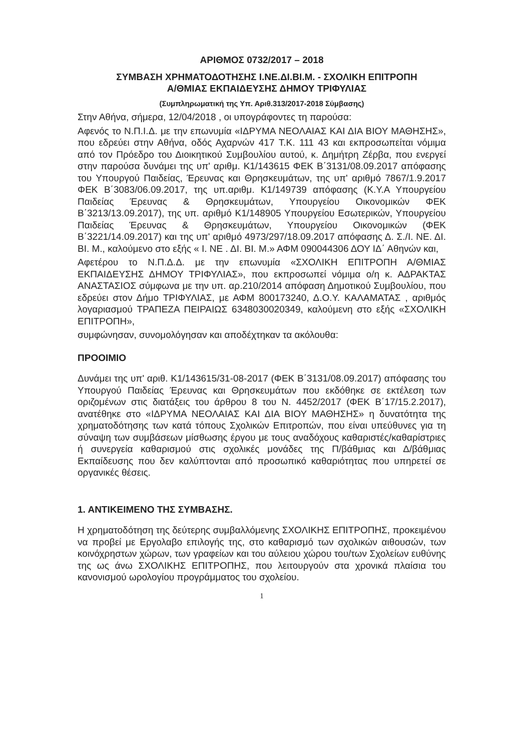ΑΡΙΘΜΟΣ 0732/2017 – 2018
ΣΥΜΒΑΣΗ ΧΡΗΜΑΤΟΔΟΤΗΣΗΣ Ι.ΝΕ.ΔΙ.ΒΙ.Μ. - ΣΧΟΛΙΚΗ ΕΠΙΤΡΟΠΗ
Α/ΘΜΙΑΣ ΕΚΠΑΙΔΕΥΣΗΣ ΔΗΜΟΥ ΤΡΙΦΥΛΙΑΣ
(Συμπληρωματική της Υπ. Αριθ.313/2017-2018 Σύμβασης)
Στην Αθήνα, σήμερα, 12/04/2018 , οι υπογράφοντες τη παρούσα:
Αφενός το Ν.Π.Ι.Δ. με την επωνυμία «ΙΔΡΥΜΑ ΝΕΟΛΑΙΑΣ ΚΑΙ ΔΙΑ ΒΙΟΥ ΜΑΘΗΣΗΣ», που εδρεύει στην Αθήνα, οδός Αχαρνών 417 Τ.Κ. 111 43 και εκπροσωπείται νόμιμα από τον Πρόεδρο του Διοικητικού Συμβουλίου αυτού, κ. Δημήτρη Ζέρβα, που ενεργεί στην παρούσα δυνάμει της υπ' αριθμ. Κ1/143615 ΦΕΚ Β΄3131/08.09.2017 απόφασης του Υπουργού Παιδείας, Έρευνας και Θρησκευμάτων, της υπ' αριθμό 7867/1.9.2017 ΦΕΚ Β΄3083/06.09.2017, της υπ.αριθμ. Κ1/149739 απόφασης (Κ.Υ.Α Υπουργείου Παιδείας Έρευνας & Θρησκευμάτων, Υπουργείου Οικονομικών ΦΕΚ Β΄3213/13.09.2017), της υπ. αριθμό Κ1/148905 Υπουργείου Εσωτερικών, Υπουργείου Παιδείας Έρευνας & Θρησκευμάτων, Υπουργείου Οικονομικών (ΦΕΚ Β΄3221/14.09.2017) και της υπ' αριθμό 4973/297/18.09.2017 απόφασης Δ. Σ./Ι. ΝΕ. ΔΙ. ΒΙ. Μ., καλούμενο στο εξής « Ι. ΝΕ . ΔΙ. ΒΙ. Μ.» ΑΦΜ 090044306 ΔΟΥ ΙΔ΄ Αθηνών και,
Αφετέρου το Ν.Π.Δ.Δ. με την επωνυμία «ΣΧΟΛΙΚΗ ΕΠΙΤΡΟΠΗ Α/ΘΜΙΑΣ ΕΚΠΑΙΔΕΥΣΗΣ ΔΗΜΟΥ ΤΡΙΦΥΛΙΑΣ», που εκπροσωπεί νόμιμα ο/η κ. ΑΔΡΑΚΤΑΣ ΑΝΑΣΤΑΣΙΟΣ σύμφωνα με την υπ. αρ.210/2014 απόφαση Δημοτικού Συμβουλίου, που εδρεύει στον Δήμο ΤΡΙΦΥΛΙΑΣ, με ΑΦΜ 800173240, Δ.Ο.Υ. ΚΑΛΑΜΑΤΑΣ , αριθμός λογαριασμού ΤΡΑΠΕΖΑ ΠΕΙΡΑΙΩΣ 6348030020349, καλούμενη στο εξής «ΣΧΟΛΙΚΗ ΕΠΙΤΡΟΠΗ»,
συμφώνησαν, συνομολόγησαν και αποδέχτηκαν τα ακόλουθα:
ΠΡΟΟΙΜΙΟ
Δυνάμει της υπ' αριθ. Κ1/143615/31-08-2017 (ΦΕΚ Β΄3131/08.09.2017) απόφασης του Υπουργού Παιδείας Έρευνας και Θρησκευμάτων που εκδόθηκε σε εκτέλεση των οριζομένων στις διατάξεις του άρθρου 8 του Ν. 4452/2017 (ΦΕΚ Β΄17/15.2.2017), ανατέθηκε στο «ΙΔΡΥΜΑ ΝΕΟΛΑΙΑΣ ΚΑΙ ΔΙΑ ΒΙΟΥ ΜΑΘΗΣΗΣ» η δυνατότητα της χρηματοδότησης των κατά τόπους Σχολικών Επιτροπών, που είναι υπεύθυνες για τη σύναψη των συμβάσεων μίσθωσης έργου με τους αναδόχους καθαριστές/καθαρίστριες ή συνεργεία καθαρισμού στις σχολικές μονάδες της Π/βάθμιας και Δ/βάθμιας Εκπαίδευσης που δεν καλύπτονται από προσωπικό καθαριότητας που υπηρετεί σε οργανικές θέσεις.
1. ΑΝΤΙΚΕΙΜΕΝΟ ΤΗΣ ΣΥΜΒΑΣΗΣ.
Η χρηματοδότηση της δεύτερης συμβαλλόμενης ΣΧΟΛΙΚΗΣ ΕΠΙΤΡΟΠΗΣ, προκειμένου να προβεί με Εργολαβο επιλογής της, στο καθαρισμό των σχολικών αιθουσών, των κοινόχρηστων χώρων, των γραφείων και του αύλειου χώρου του/των Σχολείων ευθύνης της ως άνω ΣΧΟΛΙΚΗΣ ΕΠΙΤΡΟΠΗΣ, που λειτουργούν στα χρονικά πλαίσια του κανονισμού ωρολογίου προγράμματος του σχολείου.
1